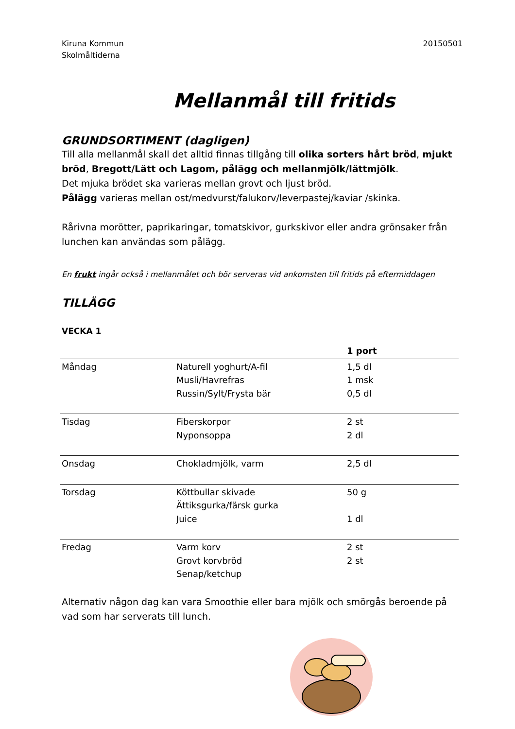Kiruna Kommun
Skolmåltiderna
20150501
Mellanmål till fritids
GRUNDSORTIMENT (dagligen)
Till alla mellanmål skall det alltid finnas tillgång till olika sorters hårt bröd, mjukt bröd, Bregott/Lätt och Lagom, pålägg och mellanmjölk/lättmjölk.
Det mjuka brödet ska varieras mellan grovt och ljust bröd.
Pålägg varieras mellan ost/medvurst/falukorv/leverpastej/kaviar /skinka.
Rårivna morötter, paprikaringar, tomatskivor, gurkskivor eller andra grönsaker från lunchen kan användas som pålägg.
En frukt ingår också i mellanmålet och bör serveras vid ankomsten till fritids på eftermiddagen
TILLÄGG
VECKA 1
| | | 1 port |
| --- | --- | --- |
| Måndag | Naturell yoghurt/A-fil Musli/Havrefras Russin/Sylt/Frysta bär | 1,5 dl 1 msk 0,5 dl |
| Tisdag | Fiberskorpor Nyponsoppa | 2 st 2 dl |
| Onsdag | Chokladmjölk, varm | 2,5 dl |
| Torsdag | Köttbullar skivade Ättiksgurka/färsk gurka Juice | 50 g 1 dl |
| Fredag | Varm korv Grovt korvbröd Senap/ketchup | 2 st 2 st |
Alternativ någon dag kan vara Smoothie eller bara mjölk och smörgås beroende på vad som har serverats till lunch.